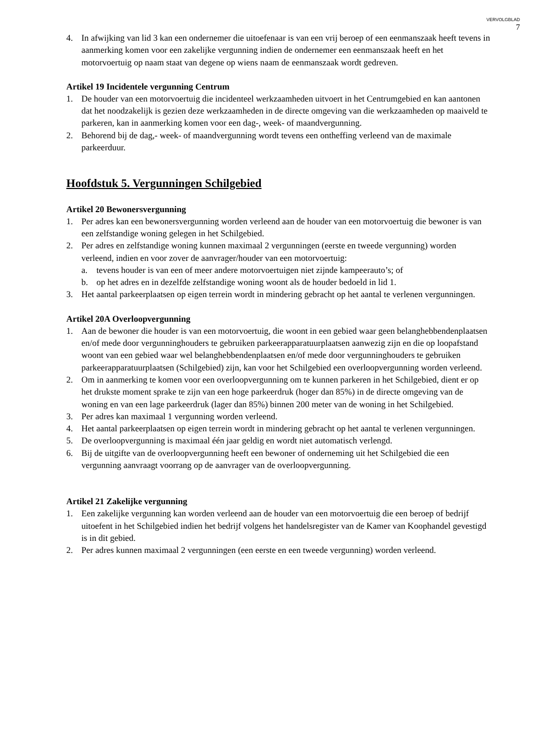VERVOLGBLAD
7
4. In afwijking van lid 3 kan een ondernemer die uitoefenaar is van een vrij beroep of een eenmanszaak heeft tevens in aanmerking komen voor een zakelijke vergunning indien de ondernemer een eenmanszaak heeft en het motorvoertuig op naam staat van degene op wiens naam de eenmanszaak wordt gedreven.
Artikel 19 Incidentele vergunning Centrum
1. De houder van een motorvoertuig die incidenteel werkzaamheden uitvoert in het Centrumgebied en kan aantonen dat het noodzakelijk is gezien deze werkzaamheden in de directe omgeving van die werkzaamheden op maaiveld te parkeren, kan in aanmerking komen voor een dag-, week- of maandvergunning.
2. Behorend bij de dag,- week- of maandvergunning wordt tevens een ontheffing verleend van de maximale parkeerduur.
Hoofdstuk 5. Vergunningen Schilgebied
Artikel 20 Bewonersvergunning
1. Per adres kan een bewonersvergunning worden verleend aan de houder van een motorvoertuig die bewoner is van een zelfstandige woning gelegen in het Schilgebied.
2. Per adres en zelfstandige woning kunnen maximaal 2 vergunningen (eerste en tweede vergunning) worden verleend, indien en voor zover de aanvrager/houder van een motorvoertuig:
a. tevens houder is van een of meer andere motorvoertuigen niet zijnde kampeerauto’s; of
b. op het adres en in dezelfde zelfstandige woning woont als de houder bedoeld in lid 1.
3. Het aantal parkeerplaatsen op eigen terrein wordt in mindering gebracht op het aantal te verlenen vergunningen.
Artikel 20A Overloopvergunning
1. Aan de bewoner die houder is van een motorvoertuig, die woont in een gebied waar geen belanghebbendenplaatsen en/of mede door vergunninghouders te gebruiken parkeerapparatuurplaatsen aanwezig zijn en die op loopafstand woont van een gebied waar wel belanghebbendenplaatsen en/of mede door vergunninghouders te gebruiken parkeerapparatuurplaatsen (Schilgebied) zijn, kan voor het Schilgebied een overloopvergunning worden verleend.
2. Om in aanmerking te komen voor een overloopvergunning om te kunnen parkeren in het Schilgebied, dient er op het drukste moment sprake te zijn van een hoge parkeerdruk (hoger dan 85%) in de directe omgeving van de woning en van een lage parkeerdruk (lager dan 85%) binnen 200 meter van de woning in het Schilgebied.
3. Per adres kan maximaal 1 vergunning worden verleend.
4. Het aantal parkeerplaatsen op eigen terrein wordt in mindering gebracht op het aantal te verlenen vergunningen.
5. De overloopvergunning is maximaal één jaar geldig en wordt niet automatisch verlengd.
6. Bij de uitgifte van de overloopvergunning heeft een bewoner of onderneming uit het Schilgebied die een vergunning aanvraagt voorrang op de aanvrager van de overloopvergunning.
Artikel 21 Zakelijke vergunning
1. Een zakelijke vergunning kan worden verleend aan de houder van een motorvoertuig die een beroep of bedrijf uitoefent in het Schilgebied indien het bedrijf volgens het handelsregister van de Kamer van Koophandel gevestigd is in dit gebied.
2. Per adres kunnen maximaal 2 vergunningen (een eerste en een tweede vergunning) worden verleend.